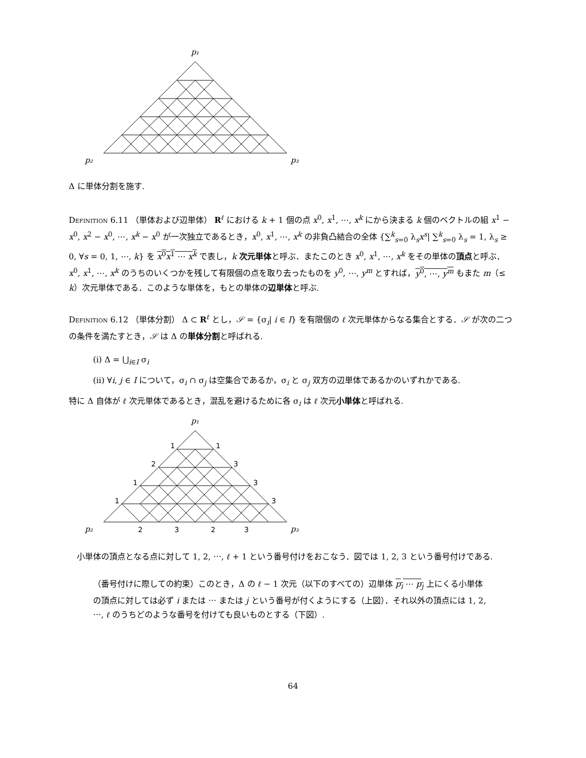p₁
p₂
p₃
Δ に単体分割を施す.
Definition 6.11 （単体および辺単体） R<sup>ℓ</sup> における k + 1 個の点 x<sup>0</sup>, x<sup>1</sup>, ⋯, x<sup>k</sup> にから決まる k 個のベクトルの組 x<sup>1</sup> − x<sup>0</sup>, x<sup>2</sup> − x<sup>0</sup>, ⋯, x<sup>k</sup> − x<sup>0</sup> が一次独立であるとき，x<sup>0</sup>, x<sup>1</sup>, ⋯, x<sup>k</sup> の非負凸結合の全体 {∑<sup>k</sup><sub>s=0</sub> λ<sub>s</sub>x<sup>s</sup>| ∑<sup>k</sup><sub>s=0</sub> λ<sub>s</sub> = 1, λ<sub>s</sub> ≥ 0, ∀s = 0, 1, ⋯, k} を x<sup>0</sup>x<sup>1</sup> ⋯ x<sup>k</sup> で表し，k 次元単体と呼ぶ．またこのとき x<sup>0</sup>, x<sup>1</sup>, ⋯, x<sup>k</sup> をその単体の頂点と呼ぶ．x<sup>0</sup>, x<sup>1</sup>, ⋯, x<sup>k</sup> のうちのいくつかを残して有限個の点を取り去ったものを y<sup>0</sup>, ⋯, y<sup>m</sup> とすれば，y<sup>0</sup>, ⋯, y<sup>m</sup> もまた m（≤ k）次元単体である．このような単体を，もとの単体の辺単体と呼ぶ.
Definition 6.12 （単体分割） Δ ⊂ R<sup>ℓ</sup> とし，𝒮 = {σ<sub>i</sub>| i ∈ I} を有限個の ℓ 次元単体からなる集合とする．𝒮 が次の二つの条件を満たすとき，𝒮 は Δ の単体分割と呼ばれる.
(i) Δ = ⋃<sub>i∈I</sub> σ<sub>i</sub>
(ii) ∀i, j ∈ I について，σ<sub>i</sub> ∩ σ<sub>j</sub> は空集合であるか，σ<sub>i</sub> と σ<sub>j</sub> 双方の辺単体であるかのいずれかである.
特に Δ 自体が ℓ 次元単体であるとき，混乱を避けるために各 σ<sub>i</sub> は ℓ 次元小単体と呼ばれる.
1
1
2
3
1
3
1
3
2
3
2
3
p₁
p₂
p₃
　小単体の頂点となる点に対して 1, 2, ⋯, ℓ + 1 という番号付けをおこなう．図では 1, 2, 3 という番号付けである.
（番号付けに際しての約束）このとき，Δ の ℓ − 1 次元（以下のすべての）辺単体 p<sub>i</sub> ⋯ p<sub>j</sub> 上にくる小単体の頂点に対しては必ず i または ⋯ または j という番号が付くようにする（上図）．それ以外の頂点には 1, 2, ⋯, ℓ のうちどのような番号を付けても良いものとする（下図）.
64